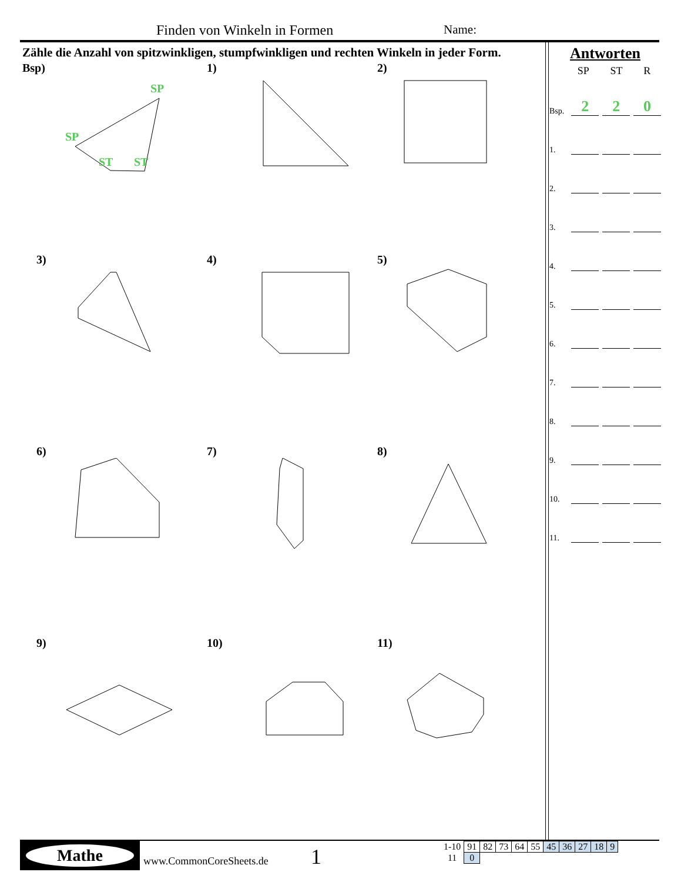Finden von Winkeln in Formen Name:
Zähle die Anzahl von spitzwinkligen, stumpfwinkligen und rechten Winkeln in jeder Form.
Bsp)
SP
SP
ST
ST
1)
2)
3)
4)
5)
6)
7)
8)
9)
10)
11)
Antworten
SP ST R
Bsp. 2 2 0
1.
2.
3.
4.
5.
6.
7.
8.
9.
10.
11.
Mathe
www.CommonCoreSheets.de 1
| 1-10 | 91 | 82 | 73 | 64 | 55 | 45 | 36 | 27 | 18 | 9 |
| 11 | 0 | | | | | | | | | |